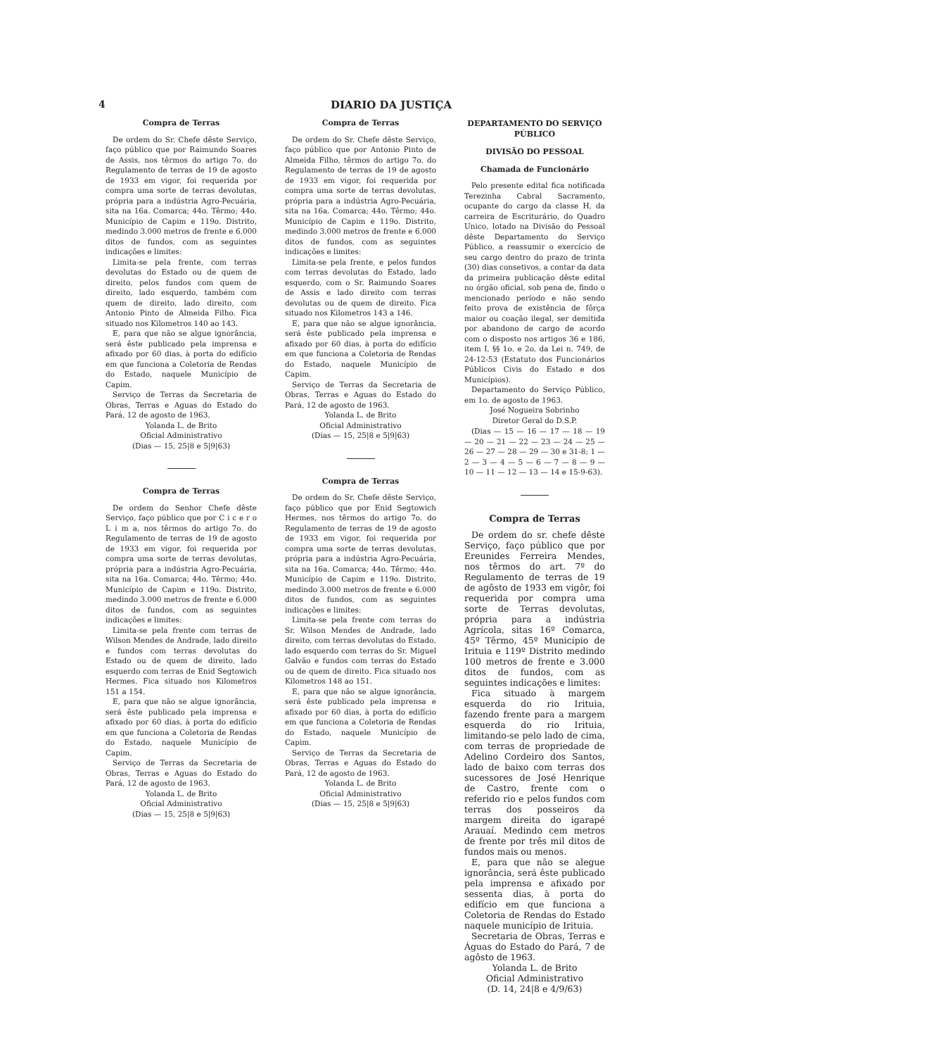4 DIARIO DA JUSTIÇA
Compra de Terras
De ordem do Sr. Chefe dêste Serviço, faço público que por Raimundo Soares de Assis, nos têrmos do artigo 7o. do Regulamento de terras de 19 de agosto de 1933 em vigor, foi requerida por compra uma sorte de terras devolutas, própria para a indústria Agro-Pecuária, sita na 16a. Comarca; 44o. Têrmo; 44o. Município de Capim e 119o. Distrito, medindo 3.000 metros de frente e 6.000 ditos de fundos, com as seguintes indicações e limites:
Limita-se pela frente, com terras devolutas do Estado ou de quem de direito, pelos fundos com quem de direito, lado esquerdo, também com quem de direito, lado direito, com Antonio Pinto de Almeida Filho. Fica situado nos Kilometros 140 ao 143.
E, para que não se algue ignorância, será êste publicado pela imprensa e afixado por 60 dias, à porta do edifício em que funciona a Coletoria de Rendas do Estado, naquele Município de Capim.
Serviço de Terras da Secretaria de Obras, Terras e Aguas do Estado do Pará, 12 de agosto de 1963.
Yolanda L. de Brito
Oficial Administrativo
(Dias — 15, 25|8 e 5|9|63)
Compra de Terras
De ordem do Senhor Chefe dêste Serviço, faço público que por C i c e r o L i m a, nos têrmos do artigo 7o. do Regulamento de terras de 19 de agosto de 1933 em vigor, foi requerida por compra uma sorte de terras devolutas, própria para a indústria Agro-Pecuária, sita na 16a. Comarca; 44o. Têrmo; 44o. Município de Capim e 119o. Distrito, medindo 3.000 metros de frente e 6.000 ditos de fundos, com as seguintes indicações e limites:
Limita-se pela frente com terras de Wilson Mendes de Andrade, lado direito e fundos com terras devolutas do Estado ou de quem de direito, lado esquerdo com terras de Enid Segtowich Hermes. Fica situado nos Kilometros 151 a 154.
E, para que não se algue ignorância, será êste publicado pela imprensa e afixado por 60 dias, à porta do edifício em que funciona a Coletoria de Rendas do Estado, naquele Município de Capim.
Serviço de Terras da Secretaria de Obras, Terras e Aguas do Estado do Pará, 12 de agosto de 1963.
Yolanda L. de Brito
Oficial Administrativo
(Dias — 15, 25|8 e 5|9|63)
Compra de Terras
De ordem do Sr. Chefe dêste Serviço, faço público que por Antonio Pinto de Almeida Filho, têrmos do artigo 7o. do Regulamento de terras de 19 de agosto de 1933 em vigor, foi requerida por compra uma sorte de terras devolutas, própria para a indústria Agro-Pecuária, sita na 16a. Comarca; 44o. Têrmo; 44o. Município de Capim e 119o. Distrito, medindo 3.000 metros de frente e 6.000 ditos de fundos, com as seguintes indicações e limites:
Limita-se pela frente, e pelos fundos com terras devolutas do Estado, lado esquerdo, com o Sr. Raimundo Soares de Assis e lado direito com terras devolutas ou de quem de direito. Fica situado nos Kilometros 143 a 146.
E, para que não se algue ignorância, será êste publicado pela imprensa e afixado por 60 dias, à porta do edifício em que funciona a Coletoria de Rendas do Estado, naquele Município de Capim.
Serviço de Terras da Secretaria de Obras, Terras e Aguas do Estado do Pará, 12 de agosto de 1963.
Yolanda L. de Brito
Oficial Administrativo
(Dias — 15, 25|8 e 5|9|63)
Compra de Terras
De ordem do Sr. Chefe dêste Serviço, faço público que por Enid Segtowich Hermes, nos têrmos do artigo 7o. do Regulamento de terras de 19 de agosto de 1933 em vigor, foi requerida por compra uma sorte de terras devolutas, própria para a indústria Agro-Pecuária, sita na 16a. Comarca; 44o. Têrmo; 44o. Município de Capim e 119o. Distrito, medindo 3.000 metros de frente e 6.000 ditos de fundos, com as seguintes indicações e limites:
Limita-se pela frente com terras do Sr. Wilson Mendes de Andrade, lado direito, com terras devolutas do Estado, lado esquerdo com terras do Sr. Miguel Galvão e fundos com terras do Estado ou de quem de direito. Fica situado nos Kilometros 148 ao 151.
E, para que não se algue ignorância, será êste publicado pela imprensa e afixado por 60 dias, à porta do edifício em que funciona a Coletoria de Rendas do Estado, naquele Município de Capim.
Serviço de Terras da Secretaria de Obras, Terras e Aguas do Estado do Pará, 12 de agosto de 1963.
Yolanda L. de Brito
Oficial Administrativo
(Dias — 15, 25|8 e 5|9|63)
DEPARTAMENTO DO SERVIÇO PÚBLICO
DIVISÃO DO PESSOAL
Chamada de Funcionário
Pelo presente edital fica notificada Terezinha Cabral Sacramento, ocupante do cargo da classe H, da carreira de Escriturário, do Quadro Unico, lotado na Divisão do Pessoal dêste Departamento do Serviço Público, a reassumir o exercício de seu cargo dentro do prazo de trinta (30) dias consetivos, a contar da data da primeira publicação dêste edital no órgão oficial, sob pena de, findo o mencionado período e não sendo feito prova de existência de fôrça maior ou coação ilegal, ser demitida por abandono de cargo de acordo com o disposto nos artigos 36 e 186, item I, §§ 1o. e 2o. da Lei n. 749, de 24-12-53 (Estatuto dos Funcionários Públicos Civis do Estado e dos Municípios).
Departamento do Serviço Público, em 1o. de agosto de 1963.
José Nogueira Sobrinho
Diretor Geral do D.S.P.
(Dias — 15 — 16 — 17 — 18 — 19 — 20 — 21 — 22 — 23 — 24 — 25 — 26 — 27 — 28 — 29 — 30 e 31-8; 1 — 2 — 3 — 4 — 5 — 6 — 7 — 8 — 9 — 10 — 11 — 12 — 13 — 14 e 15-9-63).
Compra de Terras
De ordem do sr. chefe dêste Serviço, faço público que por Ereunides Ferreira Mendes, nos têrmos do art. 7º do Regulamento de terras de 19 de agôsto de 1933 em vigôr, foi requerida por compra uma sorte de Terras devolutas, própria para a indústria Agrícola, sitas 16º Comarca, 45º Têrmo, 45º Município de Irituia e 119º Distrito medindo 100 metros de frente e 3.000 ditos de fundos, com as seguintes indicações e limites:
Fica situado à margem esquerda do rio Irituia, fazendo frente para a margem esquerda do rio Irituia, limitando-se pelo lado de cima, com terras de propriedade de Adelino Cordeiro dos Santos, lado de baixo com terras dos sucessores de José Henrique de Castro, frente com o referido rio e pelos fundos com terras dos posseiros da margem direita do igarapé Arauaí. Medindo cem metros de frente por três mil ditos de fundos mais ou menos.
E, para que não se alegue ignorância, será êste publicado pela imprensa e afixado por sessenta dias, à porta do edifício em que funciona a Coletoria de Rendas do Estado naquele município de Irituia.
Secretaria de Obras, Terras e Águas do Estado do Pará, 7 de agôsto de 1963.
Yolanda L. de Brito
Oficial Administrativo
(D. 14, 24|8 e 4/9/63)